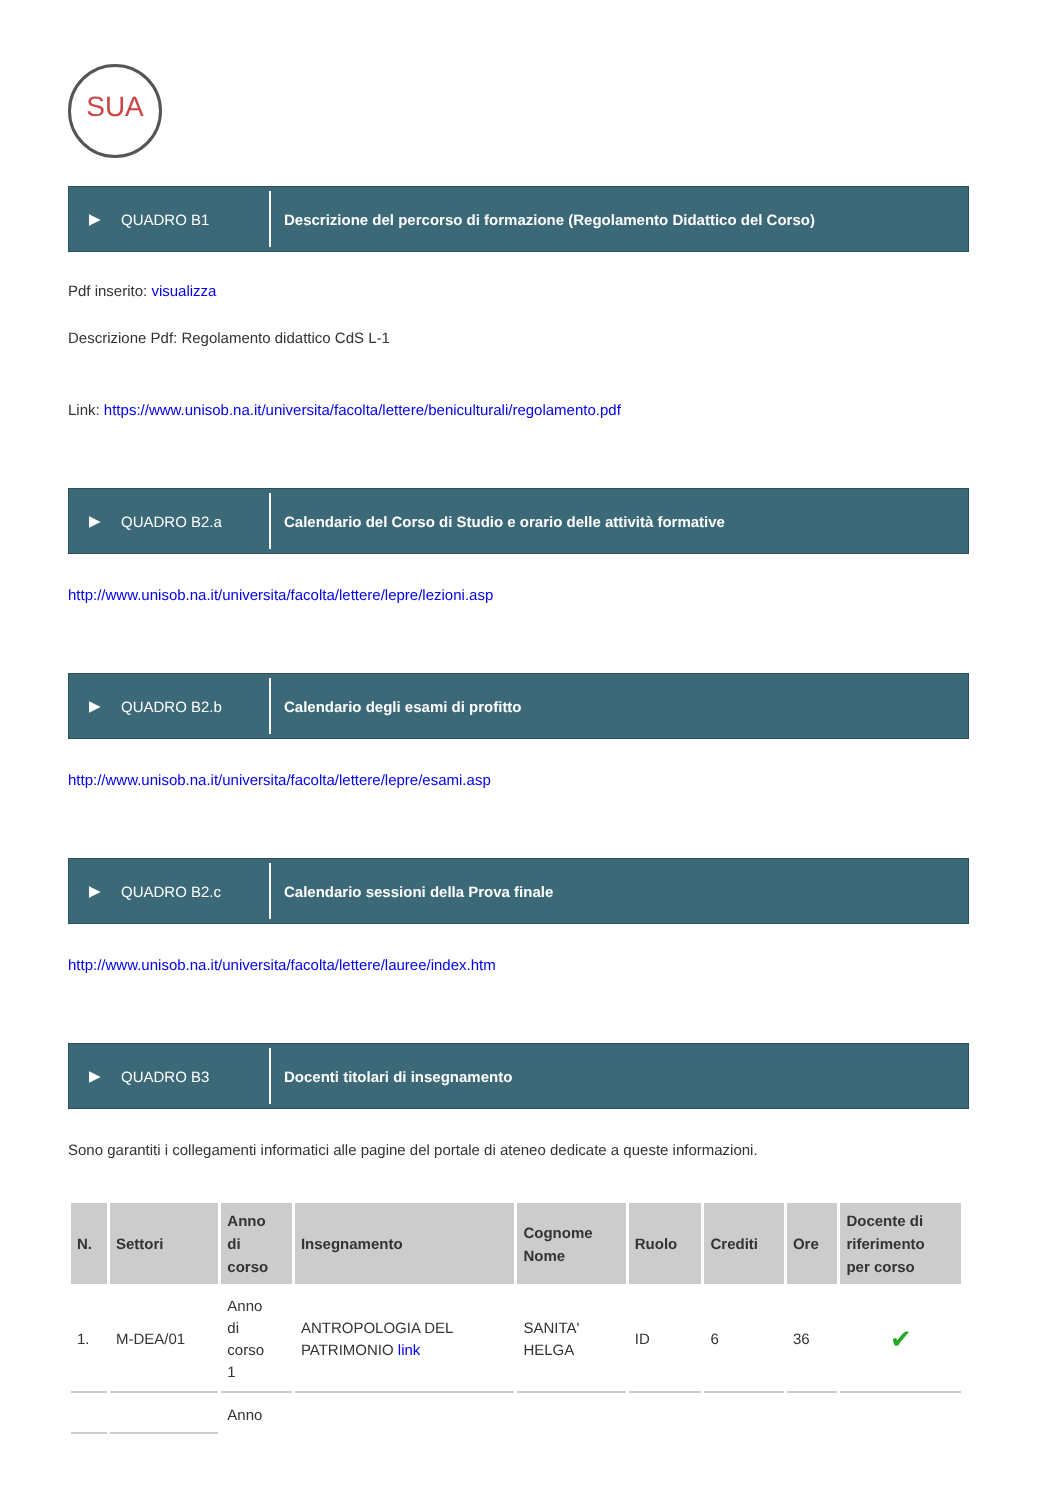SUA
▶ QUADRO B1
Descrizione del percorso di formazione (Regolamento Didattico del Corso)
Pdf inserito: visualizza
Descrizione Pdf: Regolamento didattico CdS L-1
Link: https://www.unisob.na.it/universita/facolta/lettere/beniculturali/regolamento.pdf
▶ QUADRO B2.a
Calendario del Corso di Studio e orario delle attività formative
http://www.unisob.na.it/universita/facolta/lettere/lepre/lezioni.asp
▶ QUADRO B2.b
Calendario degli esami di profitto
http://www.unisob.na.it/universita/facolta/lettere/lepre/esami.asp
▶ QUADRO B2.c
Calendario sessioni della Prova finale
http://www.unisob.na.it/universita/facolta/lettere/lauree/index.htm
▶ QUADRO B3
Docenti titolari di insegnamento
Sono garantiti i collegamenti informatici alle pagine del portale di ateneo dedicate a queste informazioni.
| N. | Settori | Anno di corso | Insegnamento | Cognome Nome | Ruolo | Crediti | Ore | Docente di riferimento per corso |
| --- | --- | --- | --- | --- | --- | --- | --- | --- |
| 1. | M-DEA/01 | Anno di corso 1 | ANTROPOLOGIA DEL PATRIMONIO link | SANITA' HELGA | ID | 6 | 36 | ✔ |
| | | Anno | | | | | | |